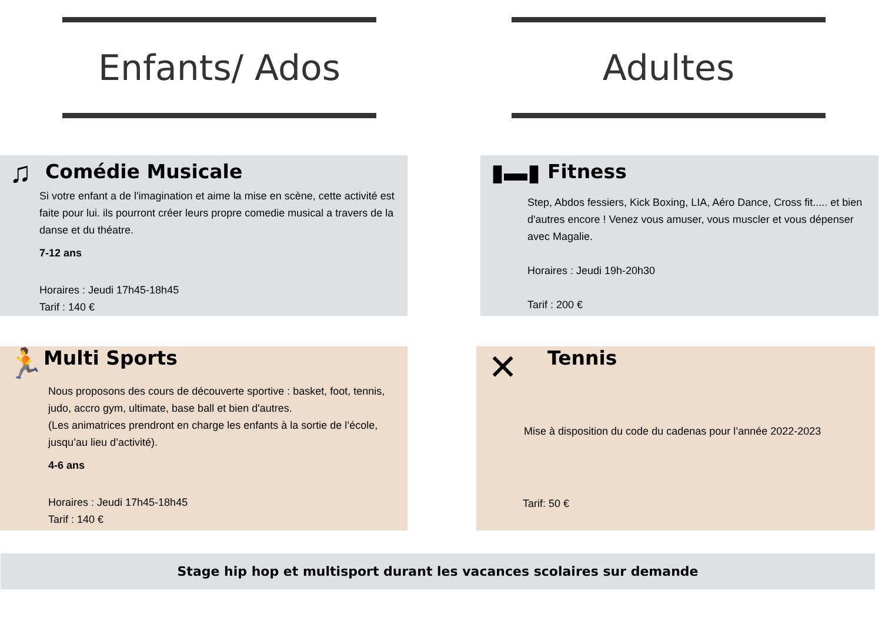Enfants/ Ados Adultes
♫ Comédie Musicale
Si votre enfant a de l'imagination et aime la mise en scène, cette activité est faite pour lui. ils pourront créer leurs propre comedie musical a travers de la danse et du théatre.
7-12 ans
Horaires : Jeudi 17h45-18h45
Tarif : 140 €
▮▬▮ Fitness
Step, Abdos fessiers, Kick Boxing, LIA, Aéro Dance, Cross fit..... et bien d'autres encore ! Venez vous amuser, vous muscler et vous dépenser avec Magalie.
Horaires : Jeudi 19h-20h30
Tarif : 200 €
🏃 Multi Sports
Nous proposons des cours de découverte sportive : basket, foot, tennis, judo, accro gym, ultimate, base ball et bien d'autres.
(Les animatrices prendront en charge les enfants à la sortie de l’école, jusqu’au lieu d’activité).
4-6 ans
Horaires : Jeudi 17h45-18h45
Tarif : 140 €
✕ Tennis
Mise à disposition du code du cadenas pour l’année 2022-2023
Tarif: 50 €
Stage hip hop et multisport durant les vacances scolaires sur demande